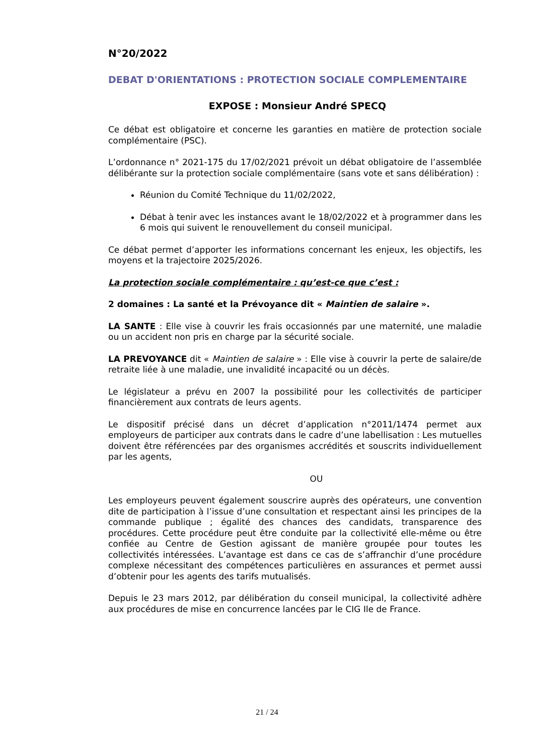N°20/2022
DEBAT D'ORIENTATIONS : PROTECTION SOCIALE COMPLEMENTAIRE
EXPOSE : Monsieur André SPECQ
Ce débat est obligatoire et concerne les garanties en matière de protection sociale complémentaire (PSC).
L’ordonnance n° 2021-175 du 17/02/2021 prévoit un débat obligatoire de l’assemblée délibérante sur la protection sociale complémentaire (sans vote et sans délibération) :
Réunion du Comité Technique du 11/02/2022,
Débat à tenir avec les instances avant le 18/02/2022 et à programmer dans les 6 mois qui suivent le renouvellement du conseil municipal.
Ce débat permet d’apporter les informations concernant les enjeux, les objectifs, les moyens et la trajectoire 2025/2026.
La protection sociale complémentaire : qu’est-ce que c’est :
2 domaines : La santé et la Prévoyance dit « Maintien de salaire ».
LA SANTE : Elle vise à couvrir les frais occasionnés par une maternité, une maladie ou un accident non pris en charge par la sécurité sociale.
LA PREVOYANCE dit « Maintien de salaire » : Elle vise à couvrir la perte de salaire/de retraite liée à une maladie, une invalidité incapacité ou un décès.
Le législateur a prévu en 2007 la possibilité pour les collectivités de participer financièrement aux contrats de leurs agents.
Le dispositif précisé dans un décret d’application n°2011/1474 permet aux employeurs de participer aux contrats dans le cadre d’une labellisation : Les mutuelles doivent être référencées par des organismes accrédités et souscrits individuellement par les agents,
OU
Les employeurs peuvent également souscrire auprès des opérateurs, une convention dite de participation à l’issue d’une consultation et respectant ainsi les principes de la commande publique ; égalité des chances des candidats, transparence des procédures. Cette procédure peut être conduite par la collectivité elle-même ou être confiée au Centre de Gestion agissant de manière groupée pour toutes les collectivités intéressées. L’avantage est dans ce cas de s’affranchir d’une procédure complexe nécessitant des compétences particulières en assurances et permet aussi d’obtenir pour les agents des tarifs mutualisés.
Depuis le 23 mars 2012, par délibération du conseil municipal, la collectivité adhère aux procédures de mise en concurrence lancées par le CIG Ile de France.
21 / 24